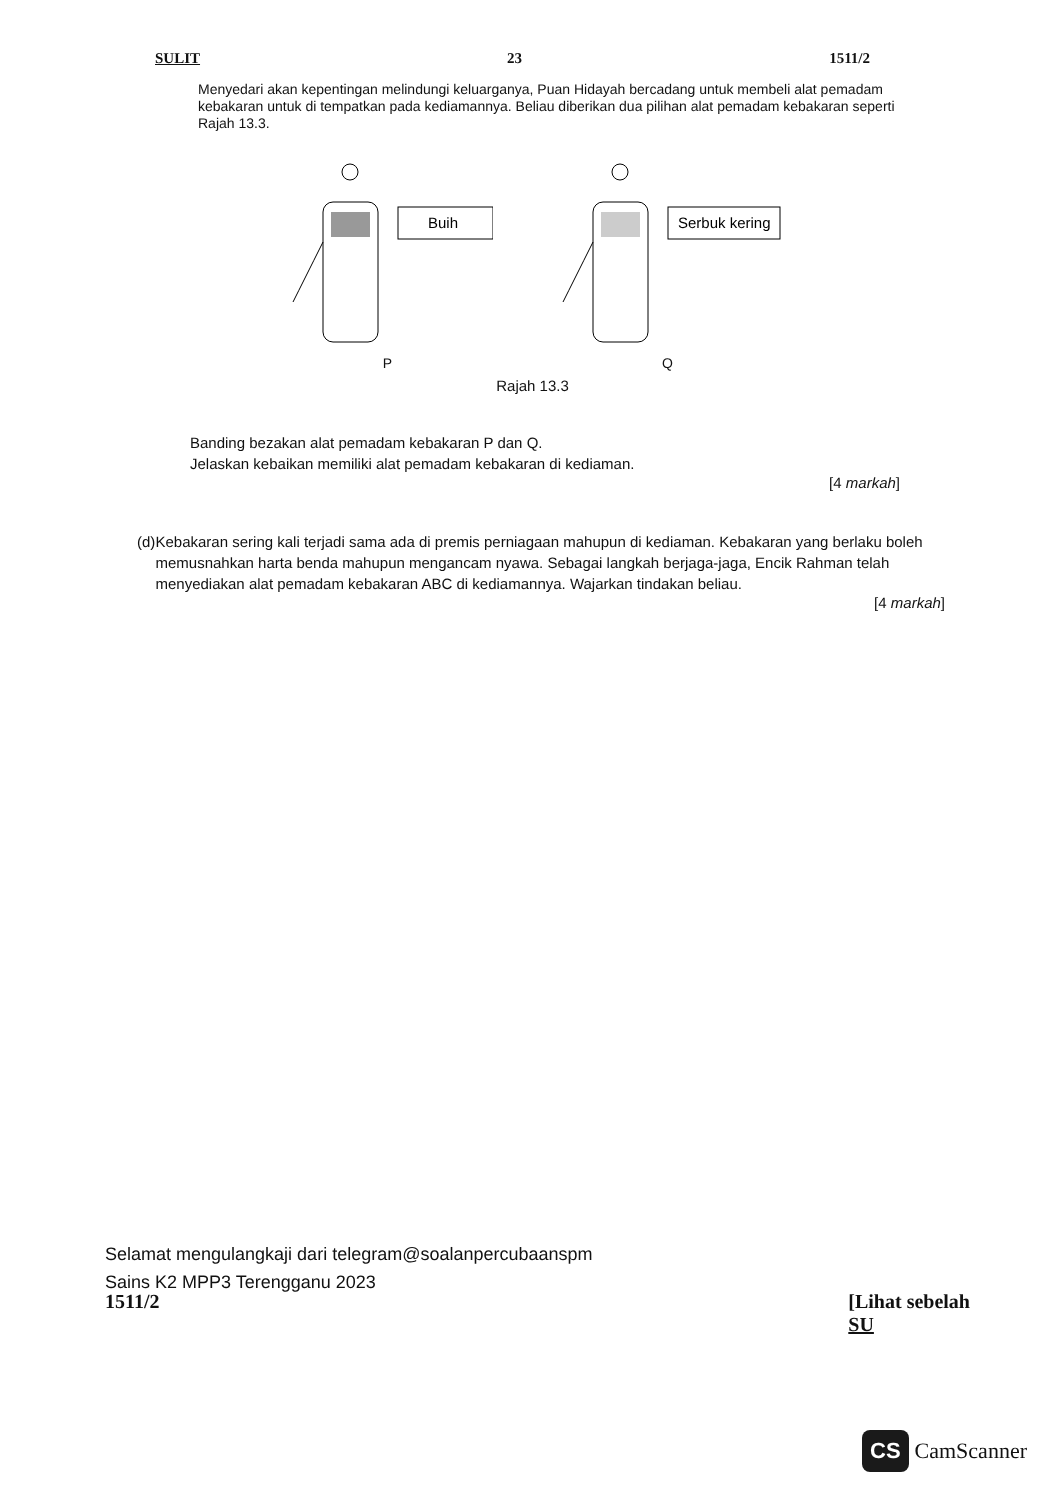SULIT 23 1511/2
Menyedari akan kepentingan melindungi keluarganya, Puan Hidayah bercadang untuk membeli alat pemadam kebakaran untuk di tempatkan pada kediamannya. Beliau diberikan dua pilihan alat pemadam kebakaran seperti Rajah 13.3.
Buih
P
Serbuk kering
Q
Rajah 13.3
Banding bezakan alat pemadam kebakaran P dan Q.
Jelaskan kebaikan memiliki alat pemadam kebakaran di kediaman.
[4 markah]
(d) Kebakaran sering kali terjadi sama ada di premis perniagaan mahupun di kediaman. Kebakaran yang berlaku boleh memusnahkan harta benda mahupun mengancam nyawa. Sebagai langkah berjaga-jaga, Encik Rahman telah menyediakan alat pemadam kebakaran ABC di kediamannya. Wajarkan tindakan beliau.
[4 markah]
Selamat mengulangkaji dari telegram@soalanpercubaanspm
Sains K2 MPP3 Terengganu 2023
1511/2 [Lihat sebelah
SU
CS CamScanner